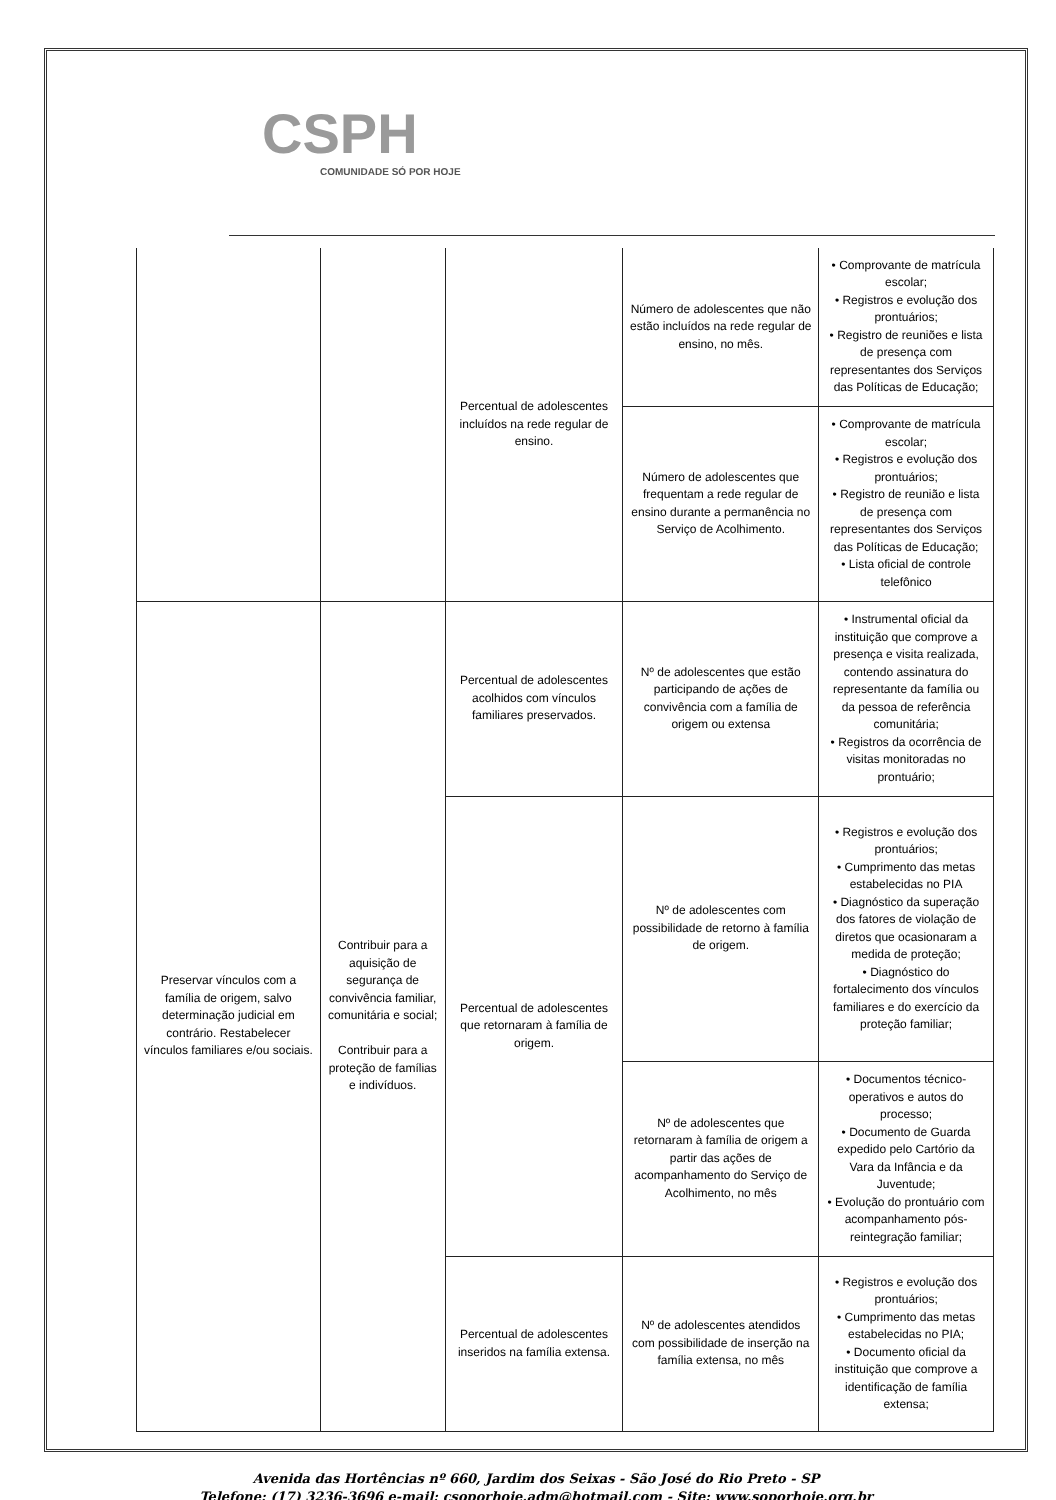CSPH
COMUNIDADE SÓ POR HOJE
| | | Percentual de adolescentes incluídos na rede regular de ensino. | Número de adolescentes que não estão incluídos na rede regular de ensino, no mês. | • Comprovante de matrícula escolar; • Registros e evolução dos prontuários; • Registro de reuniões e lista de presença com representantes dos Serviços das Políticas de Educação; |
| | | | Número de adolescentes que frequentam a rede regular de ensino durante a permanência no Serviço de Acolhimento. | • Comprovante de matrícula escolar; • Registros e evolução dos prontuários; • Registro de reunião e lista de presença com representantes dos Serviços das Políticas de Educação; • Lista oficial de controle telefônico |
| Preservar vínculos com a família de origem, salvo determinação judicial em contrário. Restabelecer vínculos familiares e/ou sociais. | Contribuir para a aquisição de segurança de convivência familiar, comunitária e social; Contribuir para a proteção de famílias e indivíduos. | Percentual de adolescentes acolhidos com vínculos familiares preservados. | Nº de adolescentes que estão participando de ações de convivência com a família de origem ou extensa | • Instrumental oficial da instituição que comprove a presença e visita realizada, contendo assinatura do representante da família ou da pessoa de referência comunitária; • Registros da ocorrência de visitas monitoradas no prontuário; |
| | | Percentual de adolescentes que retornaram à família de origem. | Nº de adolescentes com possibilidade de retorno à família de origem. | • Registros e evolução dos prontuários; • Cumprimento das metas estabelecidas no PIA • Diagnóstico da superação dos fatores de violação de diretos que ocasionaram a medida de proteção; • Diagnóstico do fortalecimento dos vínculos familiares e do exercício da proteção familiar; |
| | | | Nº de adolescentes que retornaram à família de origem a partir das ações de acompanhamento do Serviço de Acolhimento, no mês | • Documentos técnico-operativos e autos do processo; • Documento de Guarda expedido pelo Cartório da Vara da Infância e da Juventude; • Evolução do prontuário com acompanhamento pós-reintegração familiar; |
| | | Percentual de adolescentes inseridos na família extensa. | Nº de adolescentes atendidos com possibilidade de inserção na família extensa, no mês | • Registros e evolução dos prontuários; • Cumprimento das metas estabelecidas no PIA; • Documento oficial da instituição que comprove a identificação de família extensa; |
Avenida das Hortências nº 660, Jardim dos Seixas - São José do Rio Preto - SP
Telefone: (17) 3236-3696 e-mail: csoporhoje.adm@hotmail.com - Site: www.soporhoje.org.br